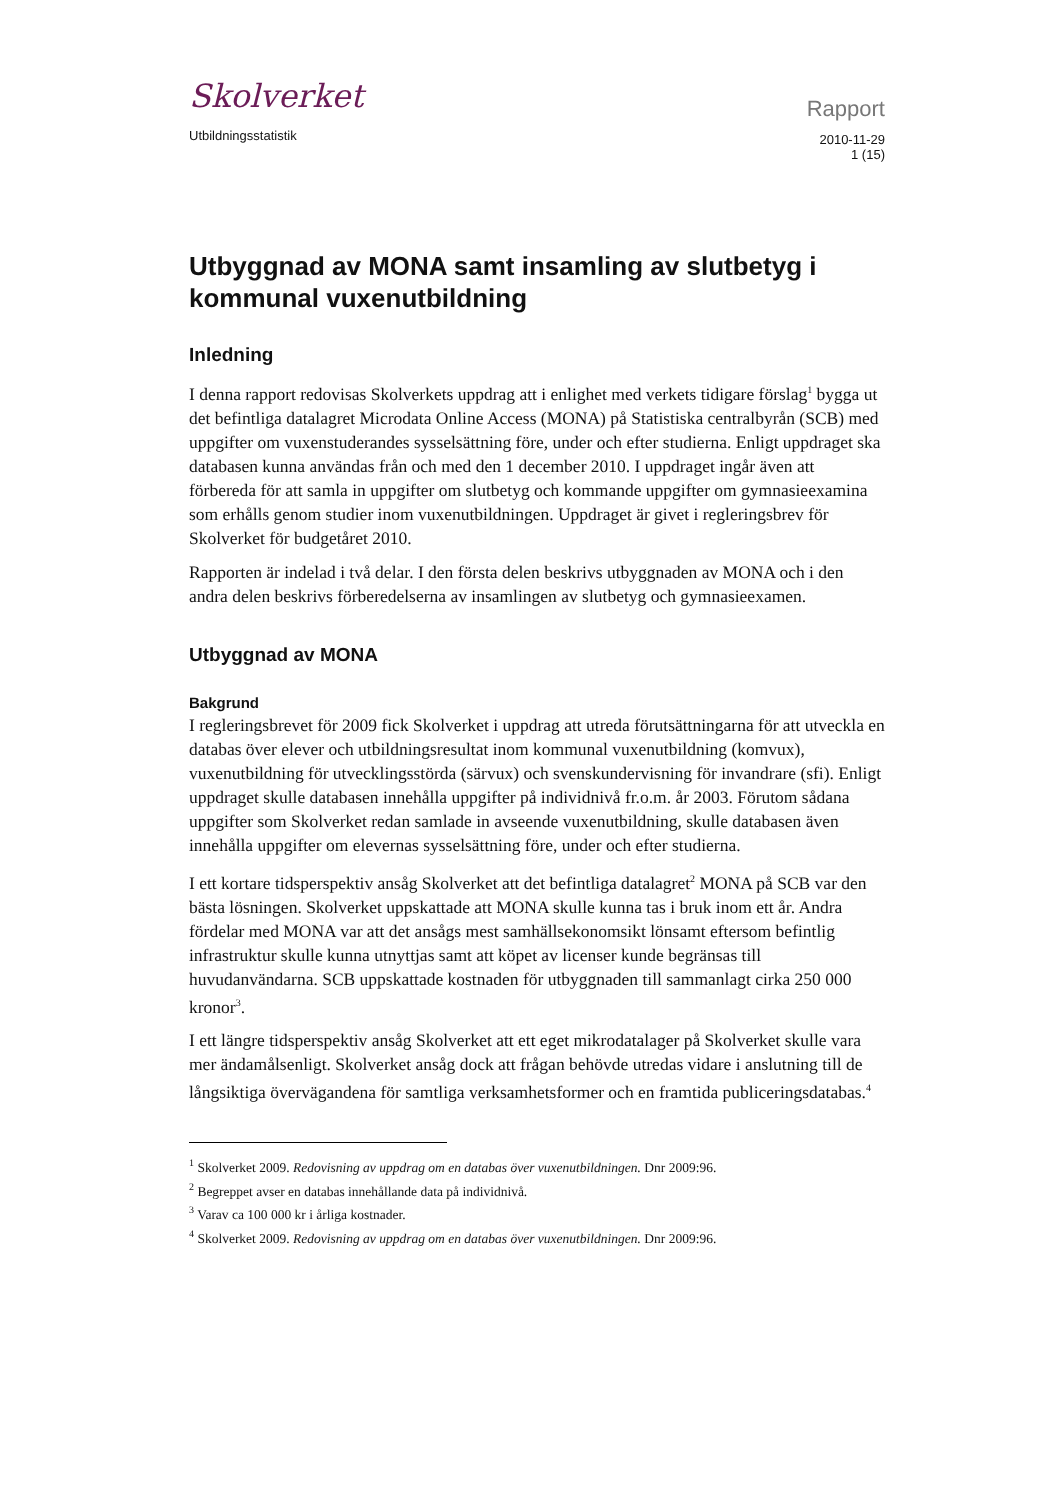Skolverket
Utbildningsstatistik
Rapport
2010-11-29
1 (15)
Utbyggnad av MONA samt insamling av slutbetyg i kommunal vuxenutbildning
Inledning
I denna rapport redovisas Skolverkets uppdrag att i enlighet med verkets tidigare förslag<sup>1</sup> bygga ut det befintliga datalagret Microdata Online Access (MONA) på Statistiska centralbyrån (SCB) med uppgifter om vuxenstuderandes sysselsättning före, under och efter studierna. Enligt uppdraget ska databasen kunna användas från och med den 1 december 2010. I uppdraget ingår även att förbereda för att samla in uppgifter om slutbetyg och kommande uppgifter om gymnasieexamina som erhålls genom studier inom vuxenutbildningen. Uppdraget är givet i regleringsbrev för Skolverket för budgetåret 2010.
Rapporten är indelad i två delar. I den första delen beskrivs utbyggnaden av MONA och i den andra delen beskrivs förberedelserna av insamlingen av slutbetyg och gymnasieexamen.
Utbyggnad av MONA
Bakgrund
I regleringsbrevet för 2009 fick Skolverket i uppdrag att utreda förutsättningarna för att utveckla en databas över elever och utbildningsresultat inom kommunal vuxenutbildning (komvux), vuxenutbildning för utvecklingsstörda (särvux) och svenskundervisning för invandrare (sfi). Enligt uppdraget skulle databasen innehålla uppgifter på individnivå fr.o.m. år 2003. Förutom sådana uppgifter som Skolverket redan samlade in avseende vuxenutbildning, skulle databasen även innehålla uppgifter om elevernas sysselsättning före, under och efter studierna.
I ett kortare tidsperspektiv ansåg Skolverket att det befintliga datalagret<sup>2</sup> MONA på SCB var den bästa lösningen. Skolverket uppskattade att MONA skulle kunna tas i bruk inom ett år. Andra fördelar med MONA var att det ansågs mest samhällsekonomsikt lönsamt eftersom befintlig infrastruktur skulle kunna utnyttjas samt att köpet av licenser kunde begränsas till huvudanvändarna. SCB uppskattade kostnaden för utbyggnaden till sammanlagt cirka 250 000 kronor<sup>3</sup>.
I ett längre tidsperspektiv ansåg Skolverket att ett eget mikrodatalager på Skolverket skulle vara mer ändamålsenligt. Skolverket ansåg dock att frågan behövde utredas vidare i anslutning till de långsiktiga övervägandena för samtliga verksamhetsformer och en framtida publiceringsdatabas.<sup>4</sup>
<sup>1</sup> Skolverket 2009. Redovisning av uppdrag om en databas över vuxenutbildningen. Dnr 2009:96.
<sup>2</sup> Begreppet avser en databas innehållande data på individnivå.
<sup>3</sup> Varav ca 100 000 kr i årliga kostnader.
<sup>4</sup> Skolverket 2009. Redovisning av uppdrag om en databas över vuxenutbildningen. Dnr 2009:96.